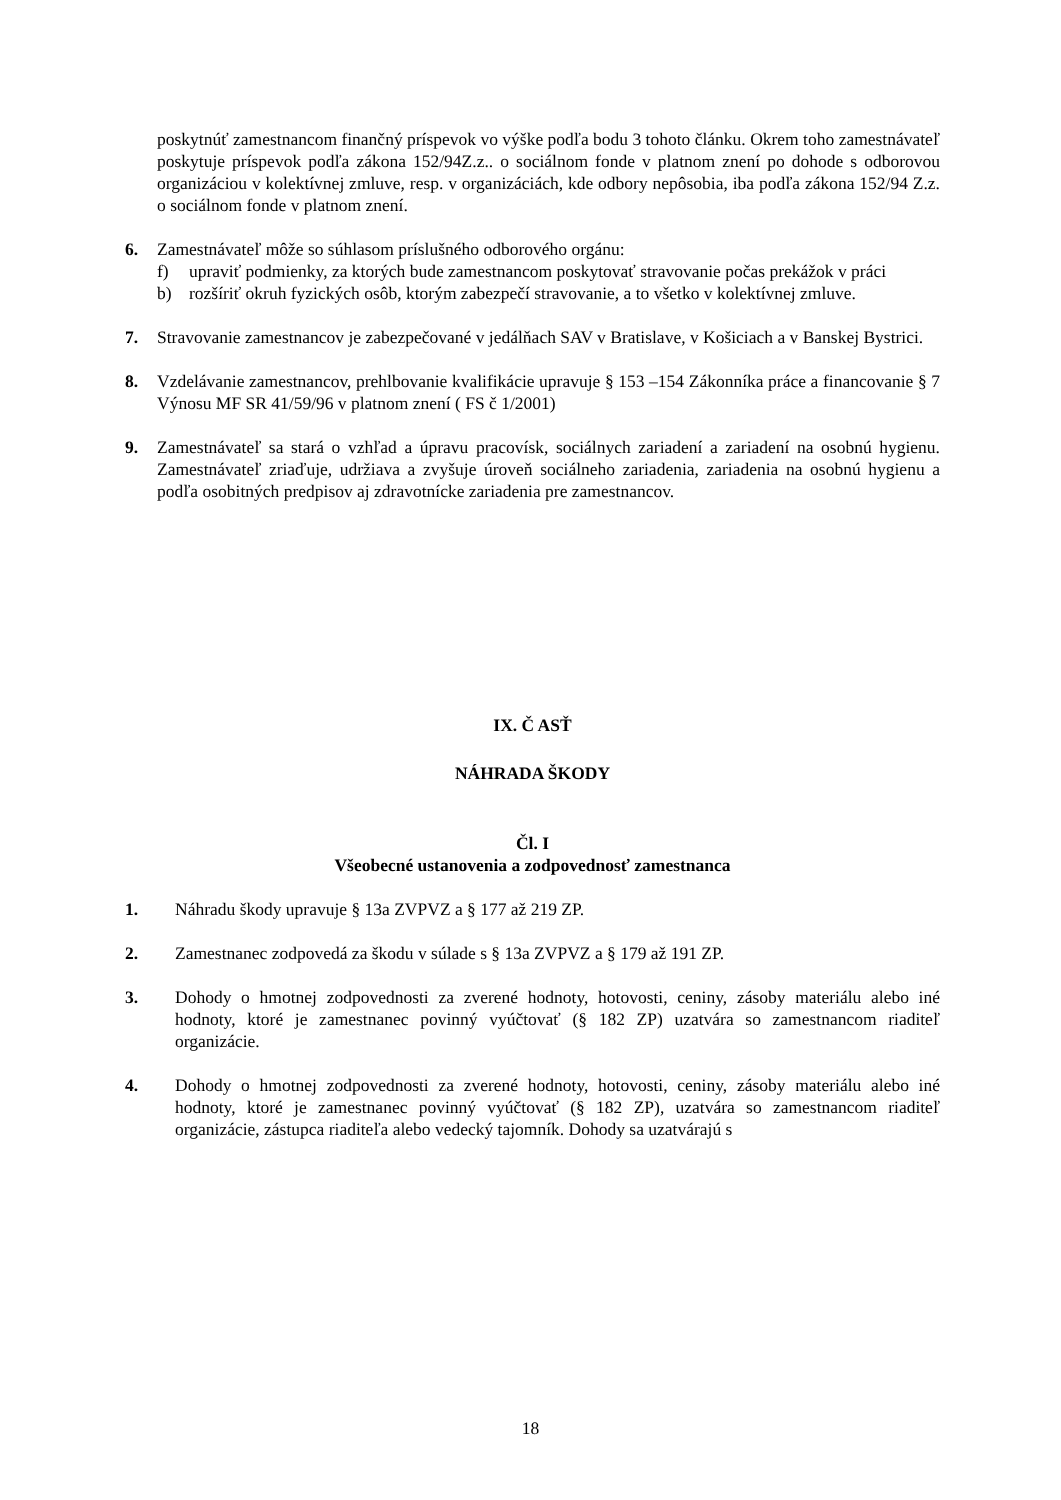poskytnúť zamestnancom finančný príspevok vo výške podľa bodu 3 tohoto článku. Okrem toho zamestnávateľ poskytuje príspevok podľa zákona 152/94Z.z.. o sociálnom fonde v platnom znení po dohode s odborovou organizáciou v kolektívnej zmluve, resp. v organizáciách, kde odbory nepôsobia, iba podľa zákona 152/94 Z.z. o sociálnom fonde v platnom znení.
6. Zamestnávateľ môže so súhlasom príslušného odborového orgánu:
f) upraviť podmienky, za ktorých bude zamestnancom poskytovať stravovanie počas prekážok v práci
b) rozšíriť okruh fyzických osôb, ktorým zabezpečí stravovanie, a to všetko v kolektívnej zmluve.
7. Stravovanie zamestnancov je zabezpečované v jedálňach SAV v Bratislave, v Košiciach a v Banskej Bystrici.
8. Vzdelávanie zamestnancov, prehlbovanie kvalifikácie upravuje § 153 –154 Zákonníka práce a financovanie § 7 Výnosu MF SR 41/59/96 v platnom znení ( FS č 1/2001)
9. Zamestnávateľ sa stará o vzhľad a úpravu pracovísk, sociálnych zariadení a zariadení na osobnú hygienu. Zamestnávateľ zriaďuje, udržiava a zvyšuje úroveň sociálneho zariadenia, zariadenia na osobnú hygienu a podľa osobitných predpisov aj zdravotnícke zariadenia pre zamestnancov.
IX. Č ASŤ
NÁHRADA ŠKODY
Čl. I
Všeobecné ustanovenia a zodpovednosť zamestnanca
1. Náhradu škody upravuje § 13a ZVPVZ a § 177 až 219 ZP.
2. Zamestnanec zodpovedá za škodu v súlade s § 13a ZVPVZ a § 179 až 191 ZP.
3. Dohody o hmotnej zodpovednosti za zverené hodnoty, hotovosti, ceniny, zásoby materiálu alebo iné hodnoty, ktoré je zamestnanec povinný vyúčtovať (§ 182 ZP) uzatvára so zamestnancom riaditeľ organizácie.
4. Dohody o hmotnej zodpovednosti za zverené hodnoty, hotovosti, ceniny, zásoby materiálu alebo iné hodnoty, ktoré je zamestnanec povinný vyúčtovať (§ 182 ZP), uzatvára so zamestnancom riaditeľ organizácie, zástupca riaditeľa alebo vedecký tajomník. Dohody sa uzatvárajú s
18